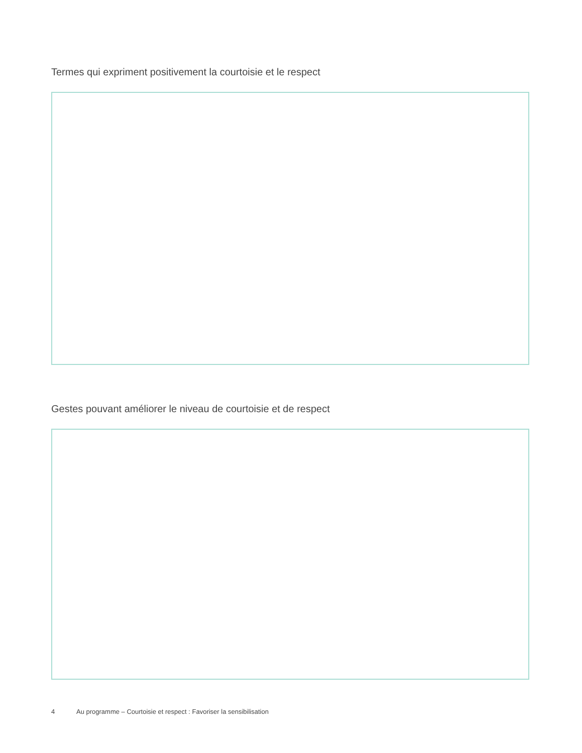Termes qui expriment positivement la courtoisie et le respect
Gestes pouvant améliorer le niveau de courtoisie et de respect
4 Au programme – Courtoisie et respect : Favoriser la sensibilisation